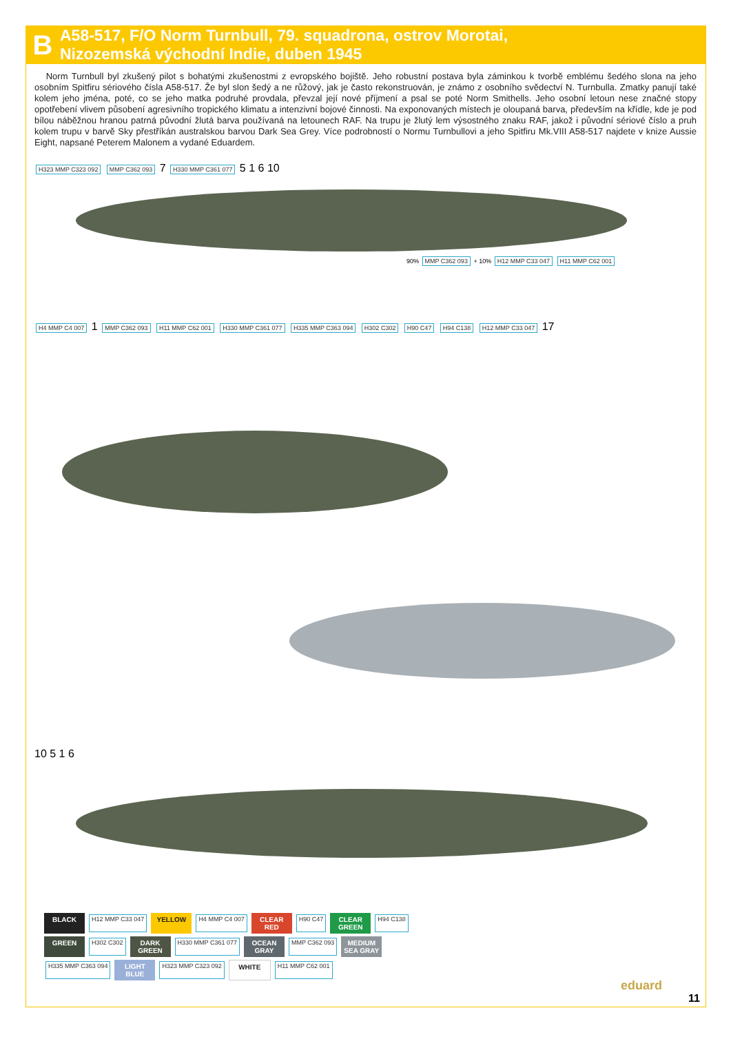B
A58-517, F/O Norm Turnbull, 79. squadrona, ostrov Morotai,
Nizozemská východní Indie, duben 1945
Norm Turnbull byl zkušený pilot s bohatými zkušenostmi z evropského bojiště. Jeho robustní postava byla záminkou k tvorbě emblému šedého slona na jeho osobním Spitfiru sériového čísla A58-517. Že byl slon šedý a ne růžový, jak je často rekonstruován, je známo z osobního svědectví N. Turnbulla. Zmatky panují také kolem jeho jména, poté, co se jeho matka podruhé provdala, převzal její nové příjmení a psal se poté Norm Smithells. Jeho osobní letoun nese značné stopy opotřebení vlivem působení agresivního tropického klimatu a intenzivní bojové činnosti. Na exponovaných místech je oloupaná barva, především na křídle, kde je pod bílou náběžnou hranou patrná původní žlutá barva používaná na letounech RAF. Na trupu je žlutý lem výsostného znaku RAF, jakož i původní sériové číslo a pruh kolem trupu v barvě Sky přestříkán australskou barvou Dark Sea Grey. Více podrobností o Normu Turnbullovi a jeho Spitfiru Mk.VIII A58-517 najdete v knize Aussie Eight, napsané Peterem Malonem a vydané Eduardem.
H323 MMP C323 092 MMP C362 093 7 H330 MMP C361 077 5 1 6 10
90% MMP C362 093 + 10% H12 MMP C33 047 H11 MMP C62 001
H4 MMP C4 007 1 MMP C362 093 H11 MMP C62 001 H330 MMP C361 077 H335 MMP C363 094 H302 C302 H90 C47 H94 C138 H12 MMP C33 047 17
10 5 1 6
BLACK H12 MMP C33 047 YELLOW H4 MMP C4 007 CLEAR RED H90 C47 CLEAR GREEN H94 C138 GREEN H302 C302 DARK GREEN H330 MMP C361 077 OCEAN GRAY MMP C362 093 MEDIUM SEA GRAY H335 MMP C363 094 LIGHT BLUE H323 MMP C323 092 WHITE H11 MMP C62 001
eduard
11